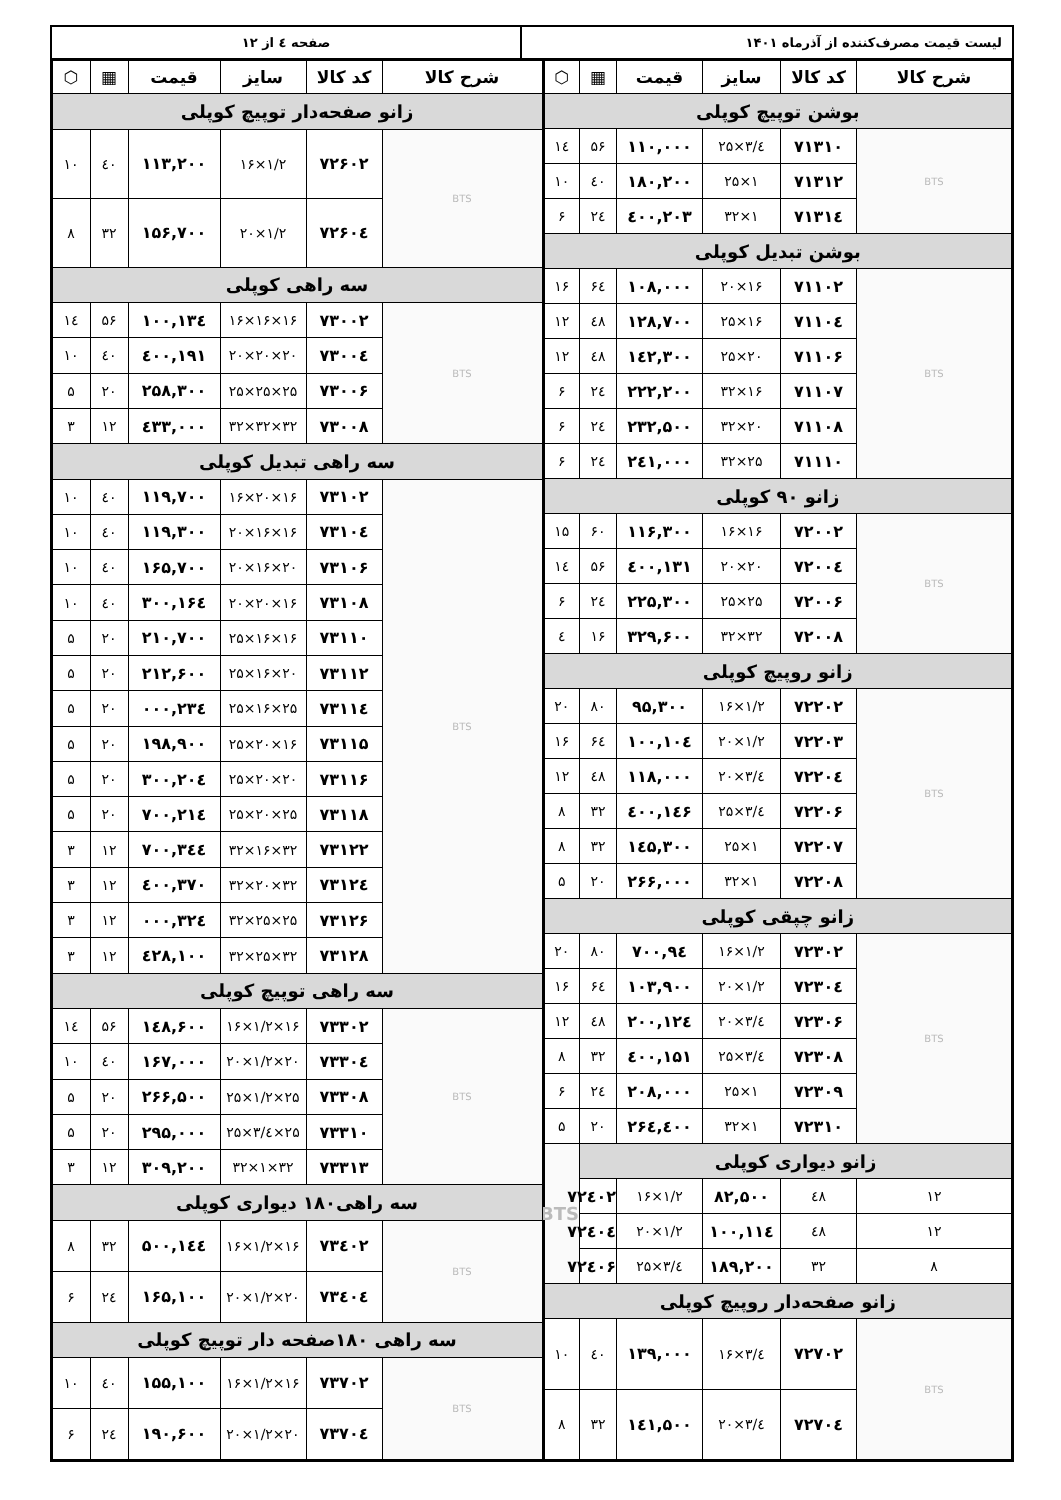لیست قیمت مصرف‌کننده از آذرماه ۱۴۰۱ صفحه ٤ از ۱۲
| شرح کالا | کد کالا | سایز | قیمت | ▦ | ⬡ |
| --- | --- | --- | --- | --- | --- |
| بوشن توپیچ کوپلی | | | | | |
| BTS | ۷۱۳۱۰ | ۲۵×۳/٤ | ۱۱۰,۰۰۰ | ۵۶ | ۱٤ |
| | ۷۱۳۱۲ | ۲۵×۱ | ۱۸۰,۲۰۰ | ٤۰ | ۱۰ |
| | ۷۱۳۱٤ | ۳۲×۱ | ۲۰۳,٤۰۰ | ۲٤ | ۶ |
| بوشن تبدیل کوپلی | | | | | |
| BTS | ۷۱۱۰۲ | ۲۰×۱۶ | ۱۰۸,۰۰۰ | ۶٤ | ۱۶ |
| | ۷۱۱۰٤ | ۲۵×۱۶ | ۱۲۸,۷۰۰ | ٤۸ | ۱۲ |
| | ۷۱۱۰۶ | ۲۵×۲۰ | ۱٤۲,۳۰۰ | ٤۸ | ۱۲ |
| | ۷۱۱۰۷ | ۳۲×۱۶ | ۲۲۲,۲۰۰ | ۲٤ | ۶ |
| | ۷۱۱۰۸ | ۳۲×۲۰ | ۲۳۲,۵۰۰ | ۲٤ | ۶ |
| | ۷۱۱۱۰ | ۳۲×۲۵ | ۲٤۱,۰۰۰ | ۲٤ | ۶ |
| زانو ۹۰ کوپلی | | | | | |
| BTS | ۷۲۰۰۲ | ۱۶×۱۶ | ۱۱۶,۳۰۰ | ۶۰ | ۱۵ |
| | ۷۲۰۰٤ | ۲۰×۲۰ | ۱۳۱,٤۰۰ | ۵۶ | ۱٤ |
| | ۷۲۰۰۶ | ۲۵×۲۵ | ۲۲۵,۳۰۰ | ۲٤ | ۶ |
| | ۷۲۰۰۸ | ۳۲×۳۲ | ۳۲۹,۶۰۰ | ۱۶ | ٤ |
| زانو روپیچ کوپلی | | | | | |
| BTS | ۷۲۲۰۲ | ۱۶×۱/۲ | ۹۵,۳۰۰ | ۸۰ | ۲۰ |
| | ۷۲۲۰۳ | ۲۰×۱/۲ | ۱۰٤,۱۰۰ | ۶٤ | ۱۶ |
| | ۷۲۲۰٤ | ۲۰×۳/٤ | ۱۱۸,۰۰۰ | ٤۸ | ۱۲ |
| | ۷۲۲۰۶ | ۲۵×۳/٤ | ۱٤۶,٤۰۰ | ۳۲ | ۸ |
| | ۷۲۲۰۷ | ۲۵×۱ | ۱٤۵,۳۰۰ | ۳۲ | ۸ |
| | ۷۲۲۰۸ | ۳۲×۱ | ۲۶۶,۰۰۰ | ۲۰ | ۵ |
| زانو چپقی کوپلی | | | | | |
| BTS | ۷۲۳۰۲ | ۱۶×۱/۲ | ۹٤,۷۰۰ | ۸۰ | ۲۰ |
| | ۷۲۳۰٤ | ۲۰×۱/۲ | ۱۰۳,۹۰۰ | ۶٤ | ۱۶ |
| | ۷۲۳۰۶ | ۲۰×۳/٤ | ۱۲٤,۲۰۰ | ٤۸ | ۱۲ |
| | ۷۲۳۰۸ | ۲۵×۳/٤ | ۱۵۱,٤۰۰ | ۳۲ | ۸ |
| | ۷۲۳۰۹ | ۲۵×۱ | ۲۰۸,۰۰۰ | ۲٤ | ۶ |
| | ۷۲۳۱۰ | ۳۲×۱ | ۲۶٤,٤۰۰ | ۲۰ | ۵ |
| زانو دیواری کوپلی | | | | | BTS |
| ۱۲ | ٤۸ | ۸۲,۵۰۰ | ۱۶×۱/۲ | ۷۲٤۰۲ | |
| ۱۲ | ٤۸ | ۱۱٤,۱۰۰ | ۲۰×۱/۲ | ۷۲٤۰٤ | |
| ۸ | ۳۲ | ۱۸۹,۲۰۰ | ۲۵×۳/٤ | ۷۲٤۰۶ | |
| زانو صفحه‌دار روپیچ کوپلی | | | | | |
| BTS | ۷۲۷۰۲ | ۱۶×۳/٤ | ۱۳۹,۰۰۰ | ٤۰ | ۱۰ |
| | ۷۲۷۰٤ | ۲۰×۳/٤ | ۱٤۱,۵۰۰ | ۳۲ | ۸ |
| شرح کالا | کد کالا | سایز | قیمت | ▦ | ⬡ |
| --- | --- | --- | --- | --- | --- |
| زانو صفحه‌دار توپیچ کوپلی | | | | | |
| BTS | ۷۲۶۰۲ | ۱۶×۱/۲ | ۱۱۳,۲۰۰ | ٤۰ | ۱۰ |
| | ۷۲۶۰٤ | ۲۰×۱/۲ | ۱۵۶,۷۰۰ | ۳۲ | ۸ |
| سه راهی کوپلی | | | | | |
| BTS | ۷۳۰۰۲ | ۱۶×۱۶×۱۶ | ۱۳٤,۱۰۰ | ۵۶ | ۱٤ |
| | ۷۳۰۰٤ | ۲۰×۲۰×۲۰ | ۱۹۱,٤۰۰ | ٤۰ | ۱۰ |
| | ۷۳۰۰۶ | ۲۵×۲۵×۲۵ | ۲۵۸,۳۰۰ | ۲۰ | ۵ |
| | ۷۳۰۰۸ | ۳۲×۳۲×۳۲ | ٤۳۳,۰۰۰ | ۱۲ | ۳ |
| سه راهی تبدیل کوپلی | | | | | |
| BTS | ۷۳۱۰۲ | ۱۶×۲۰×۱۶ | ۱۱۹,۷۰۰ | ٤۰ | ۱۰ |
| | ۷۳۱۰٤ | ۲۰×۱۶×۱۶ | ۱۱۹,۳۰۰ | ٤۰ | ۱۰ |
| | ۷۳۱۰۶ | ۲۰×۱۶×۲۰ | ۱۶۵,۷۰۰ | ٤۰ | ۱۰ |
| | ۷۳۱۰۸ | ۲۰×۲۰×۱۶ | ۱۶٤,۳۰۰ | ٤۰ | ۱۰ |
| | ۷۳۱۱۰ | ۲۵×۱۶×۱۶ | ۲۱۰,۷۰۰ | ۲۰ | ۵ |
| | ۷۳۱۱۲ | ۲۵×۱۶×۲۰ | ۲۱۲,۶۰۰ | ۲۰ | ۵ |
| | ۷۳۱۱٤ | ۲۵×۱۶×۲۵ | ۲۳٤,۰۰۰ | ۲۰ | ۵ |
| | ۷۳۱۱۵ | ۲۵×۲۰×۱۶ | ۱۹۸,۹۰۰ | ۲۰ | ۵ |
| | ۷۳۱۱۶ | ۲۵×۲۰×۲۰ | ۲۰٤,۳۰۰ | ۲۰ | ۵ |
| | ۷۳۱۱۸ | ۲۵×۲۰×۲۵ | ۲۱٤,۷۰۰ | ۲۰ | ۵ |
| | ۷۳۱۲۲ | ۳۲×۱۶×۳۲ | ۳٤٤,۷۰۰ | ۱۲ | ۳ |
| | ۷۳۱۲٤ | ۳۲×۲۰×۳۲ | ۳۷۰,٤۰۰ | ۱۲ | ۳ |
| | ۷۳۱۲۶ | ۳۲×۲۵×۲۵ | ۳۲٤,۰۰۰ | ۱۲ | ۳ |
| | ۷۳۱۲۸ | ۳۲×۲۵×۳۲ | ٤۲۸,۱۰۰ | ۱۲ | ۳ |
| سه راهی توپیچ کوپلی | | | | | |
| BTS | ۷۳۳۰۲ | ۱۶×۱/۲×۱۶ | ۱٤۸,۶۰۰ | ۵۶ | ۱٤ |
| | ۷۳۳۰٤ | ۲۰×۱/۲×۲۰ | ۱۶۷,۰۰۰ | ٤۰ | ۱۰ |
| | ۷۳۳۰۸ | ۲۵×۱/۲×۲۵ | ۲۶۶,۵۰۰ | ۲۰ | ۵ |
| | ۷۳۳۱۰ | ۲۵×۳/٤×۲۵ | ۲۹۵,۰۰۰ | ۲۰ | ۵ |
| | ۷۳۳۱۳ | ۳۲×۱×۳۲ | ۳۰۹,۲۰۰ | ۱۲ | ۳ |
| سه راهی۱۸۰ دیواری کوپلی | | | | | |
| BTS | ۷۳٤۰۲ | ۱۶×۱/۲×۱۶ | ۱٤٤,۵۰۰ | ۳۲ | ۸ |
| | ۷۳٤۰٤ | ۲۰×۱/۲×۲۰ | ۱۶۵,۱۰۰ | ۲٤ | ۶ |
| سه راهی ۱۸۰صفحه دار توپیچ کوپلی | | | | | |
| BTS | ۷۳۷۰۲ | ۱۶×۱/۲×۱۶ | ۱۵۵,۱۰۰ | ٤۰ | ۱۰ |
| | ۷۳۷۰٤ | ۲۰×۱/۲×۲۰ | ۱۹۰,۶۰۰ | ۲٤ | ۶ |